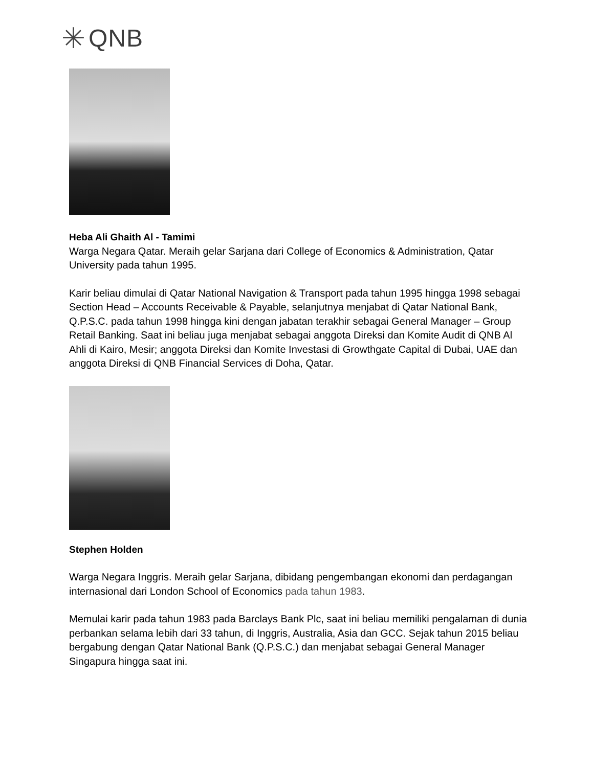✳ QNB
Heba Ali Ghaith Al - Tamimi
Warga Negara Qatar. Meraih gelar Sarjana dari College of Economics & Administration, Qatar University pada tahun 1995.
Karir beliau dimulai di Qatar National Navigation & Transport pada tahun 1995 hingga 1998 sebagai Section Head – Accounts Receivable & Payable, selanjutnya menjabat di Qatar National Bank, Q.P.S.C. pada tahun 1998 hingga kini dengan jabatan terakhir sebagai General Manager – Group Retail Banking. Saat ini beliau juga menjabat sebagai anggota Direksi dan Komite Audit di QNB Al Ahli di Kairo, Mesir; anggota Direksi dan Komite Investasi di Growthgate Capital di Dubai, UAE dan anggota Direksi di QNB Financial Services di Doha, Qatar.
Stephen Holden
Warga Negara Inggris. Meraih gelar Sarjana, dibidang pengembangan ekonomi dan perdagangan internasional dari London School of Economics pada tahun 1983.
Memulai karir pada tahun 1983 pada Barclays Bank Plc, saat ini beliau memiliki pengalaman di dunia perbankan selama lebih dari 33 tahun, di Inggris, Australia, Asia dan GCC. Sejak tahun 2015 beliau bergabung dengan Qatar National Bank (Q.P.S.C.) dan menjabat sebagai General Manager Singapura hingga saat ini.